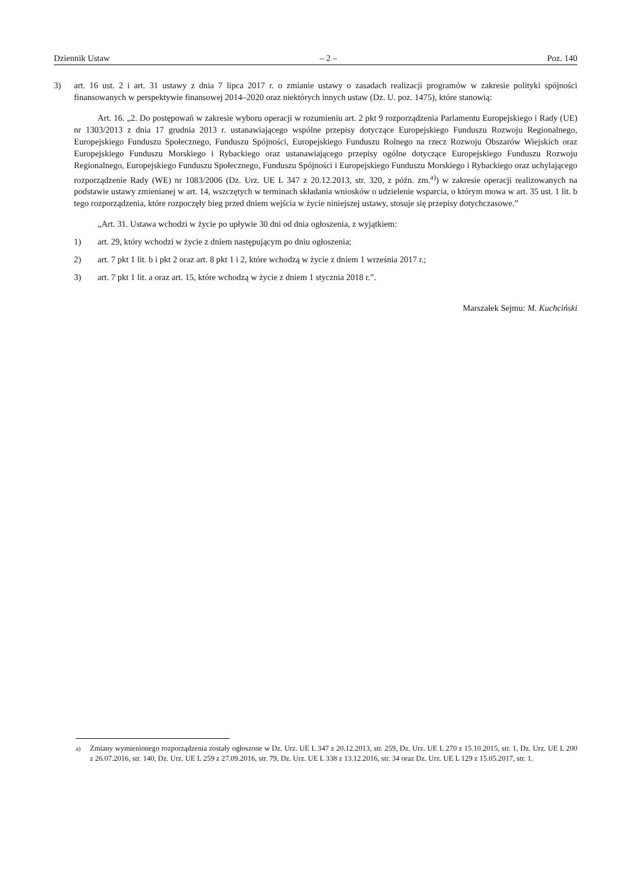Dziennik Ustaw – 2 – Poz. 140
3) art. 16 ust. 2 i art. 31 ustawy z dnia 7 lipca 2017 r. o zmianie ustawy o zasadach realizacji programów w zakresie polityki spójności finansowanych w perspektywie finansowej 2014–2020 oraz niektórych innych ustaw (Dz. U. poz. 1475), które stanowią:
Art. 16. „2. Do postępowań w zakresie wyboru operacji w rozumieniu art. 2 pkt 9 rozporządzenia Parlamentu Europejskiego i Rady (UE) nr 1303/2013 z dnia 17 grudnia 2013 r. ustanawiającego wspólne przepisy dotyczące Europejskiego Funduszu Rozwoju Regionalnego, Europejskiego Funduszu Społecznego, Funduszu Spójności, Europejskiego Funduszu Rolnego na rzecz Rozwoju Obszarów Wiejskich oraz Europejskiego Funduszu Morskiego i Rybackiego oraz ustanawiającego przepisy ogólne dotyczące Europejskiego Funduszu Rozwoju Regionalnego, Europejskiego Funduszu Społecznego, Funduszu Spójności i Europejskiego Funduszu Morskiego i Rybackiego oraz uchylającego rozporządzenie Rady (WE) nr 1083/2006 (Dz. Urz. UE L 347 z 20.12.2013, str. 320, z późn. zm.<sup>a)</sup>) w zakresie operacji realizowanych na podstawie ustawy zmienianej w art. 14, wszczętych w terminach składania wniosków o udzielenie wsparcia, o którym mowa w art. 35 ust. 1 lit. b tego rozporządzenia, które rozpoczęły bieg przed dniem wejścia w życie niniejszej ustawy, stosuje się przepisy dotychczasowe.”
„Art. 31. Ustawa wchodzi w życie po upływie 30 dni od dnia ogłoszenia, z wyjątkiem:
1) art. 29, który wchodzi w życie z dniem następującym po dniu ogłoszenia;
2) art. 7 pkt 1 lit. b i pkt 2 oraz art. 8 pkt 1 i 2, które wchodzą w życie z dniem 1 września 2017 r.;
3) art. 7 pkt 1 lit. a oraz art. 15, które wchodzą w życie z dniem 1 stycznia 2018 r.”.
Marszałek Sejmu: M. Kuchciński
<sup>a)</sup> Zmiany wymienionego rozporządzenia zostały ogłoszone w Dz. Urz. UE L 347 z 20.12.2013, str. 259, Dz. Urz. UE L 270 z 15.10.2015, str. 1, Dz. Urz. UE L 200 z 26.07.2016, str. 140, Dz. Urz. UE L 259 z 27.09.2016, str. 79, Dz. Urz. UE L 338 z 13.12.2016, str. 34 oraz Dz. Urz. UE L 129 z 15.05.2017, str. 1.